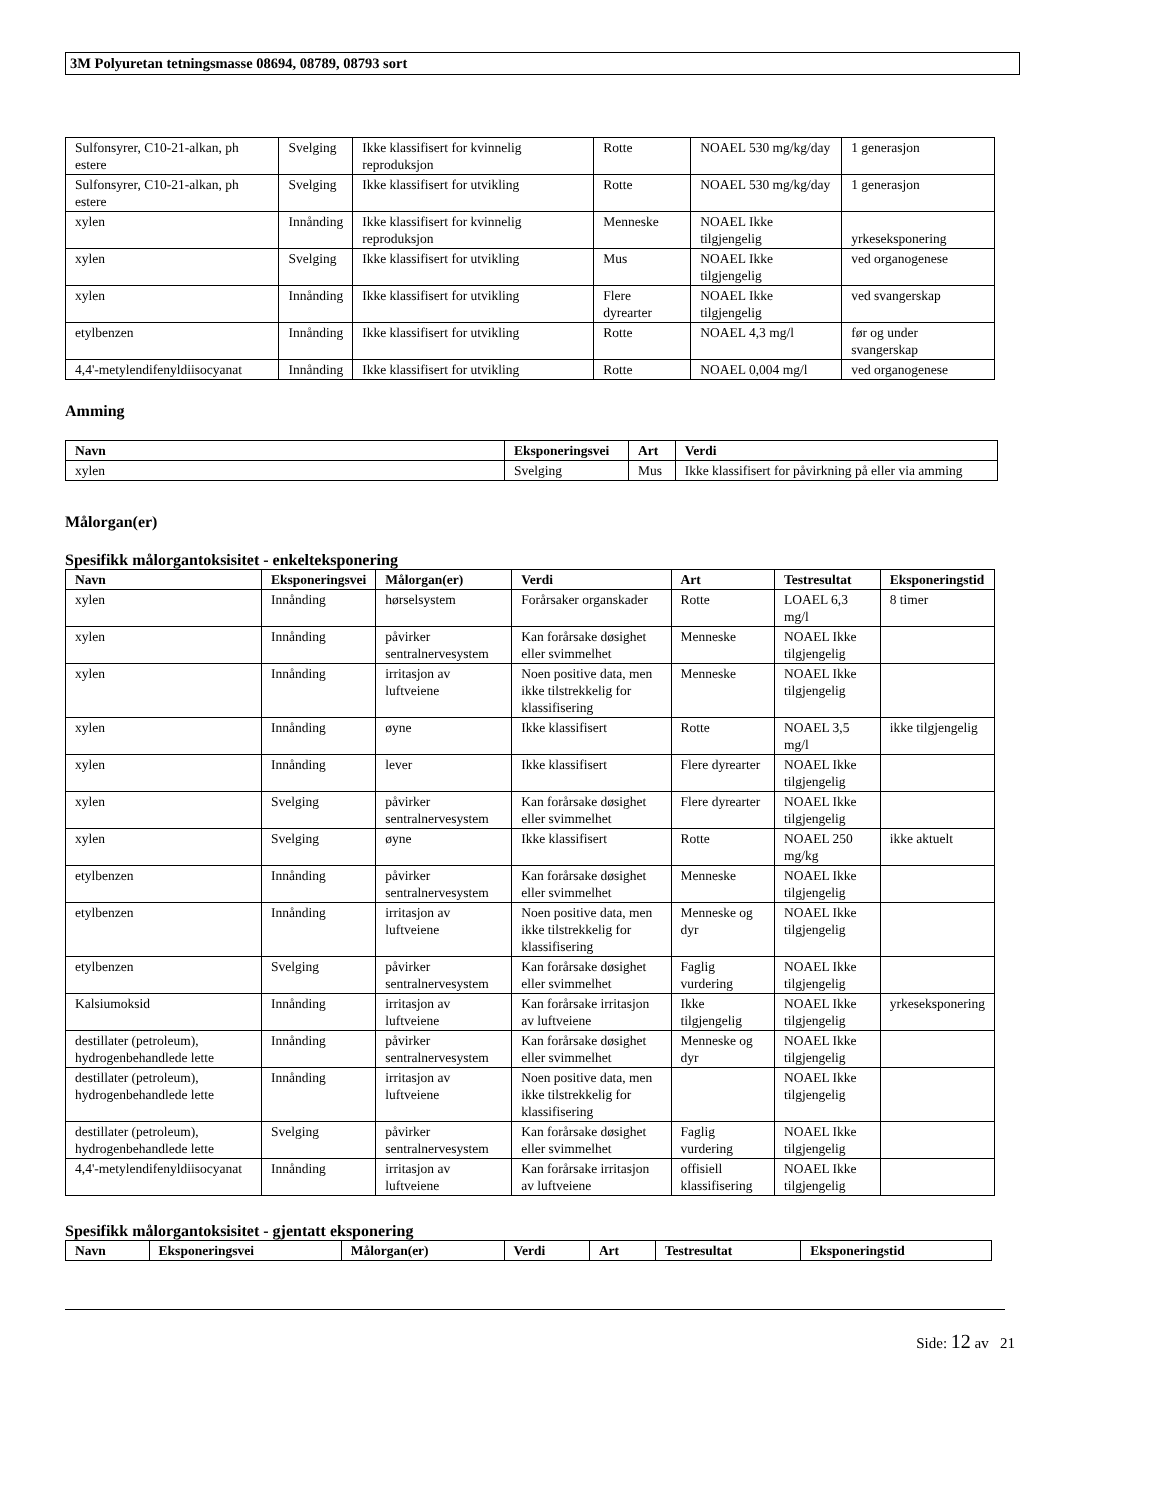3M Polyuretan tetningsmasse 08694, 08789, 08793 sort
| Sulfonsyrer, C10-21-alkan, ph estere | Svelging | Ikke klassifisert for kvinnelig reproduksjon | Rotte | NOAEL 530 mg/kg/day | 1 generasjon |
| Sulfonsyrer, C10-21-alkan, ph estere | Svelging | Ikke klassifisert for utvikling | Rotte | NOAEL 530 mg/kg/day | 1 generasjon |
| xylen | Innånding | Ikke klassifisert for kvinnelig reproduksjon | Menneske | NOAEL Ikke tilgjengelig | yrkeseksponering |
| xylen | Svelging | Ikke klassifisert for utvikling | Mus | NOAEL Ikke tilgjengelig | ved organogenese |
| xylen | Innånding | Ikke klassifisert for utvikling | Flere dyrearter | NOAEL Ikke tilgjengelig | ved svangerskap |
| etylbenzen | Innånding | Ikke klassifisert for utvikling | Rotte | NOAEL 4,3 mg/l | før og under svangerskap |
| 4,4'-metylendifenyldiisocyanat | Innånding | Ikke klassifisert for utvikling | Rotte | NOAEL 0,004 mg/l | ved organogenese |
Amming
| Navn | Eksponeringsvei | Art | Verdi |
| --- | --- | --- | --- |
| xylen | Svelging | Mus | Ikke klassifisert for påvirkning på eller via amming |
Målorgan(er)
Spesifikk målorgantoksisitet - enkelteksponering
| Navn | Eksponeringsvei | Målorgan(er) | Verdi | Art | Testresultat | Eksponeringstid |
| --- | --- | --- | --- | --- | --- | --- |
| xylen | Innånding | hørselsystem | Forårsaker organskader | Rotte | LOAEL 6,3 mg/l | 8 timer |
| xylen | Innånding | påvirker sentralnervesystem | Kan forårsake døsighet eller svimmelhet | Menneske | NOAEL Ikke tilgjengelig | |
| xylen | Innånding | irritasjon av luftveiene | Noen positive data, men ikke tilstrekkelig for klassifisering | Menneske | NOAEL Ikke tilgjengelig | |
| xylen | Innånding | øyne | Ikke klassifisert | Rotte | NOAEL 3,5 mg/l | ikke tilgjengelig |
| xylen | Innånding | lever | Ikke klassifisert | Flere dyrearter | NOAEL Ikke tilgjengelig | |
| xylen | Svelging | påvirker sentralnervesystem | Kan forårsake døsighet eller svimmelhet | Flere dyrearter | NOAEL Ikke tilgjengelig | |
| xylen | Svelging | øyne | Ikke klassifisert | Rotte | NOAEL 250 mg/kg | ikke aktuelt |
| etylbenzen | Innånding | påvirker sentralnervesystem | Kan forårsake døsighet eller svimmelhet | Menneske | NOAEL Ikke tilgjengelig | |
| etylbenzen | Innånding | irritasjon av luftveiene | Noen positive data, men ikke tilstrekkelig for klassifisering | Menneske og dyr | NOAEL Ikke tilgjengelig | |
| etylbenzen | Svelging | påvirker sentralnervesystem | Kan forårsake døsighet eller svimmelhet | Faglig vurdering | NOAEL Ikke tilgjengelig | |
| Kalsiumoksid | Innånding | irritasjon av luftveiene | Kan forårsake irritasjon av luftveiene | Ikke tilgjengelig | NOAEL Ikke tilgjengelig | yrkeseksponering |
| destillater (petroleum), hydrogenbehandlede lette | Innånding | påvirker sentralnervesystem | Kan forårsake døsighet eller svimmelhet | Menneske og dyr | NOAEL Ikke tilgjengelig | |
| destillater (petroleum), hydrogenbehandlede lette | Innånding | irritasjon av luftveiene | Noen positive data, men ikke tilstrekkelig for klassifisering | | NOAEL Ikke tilgjengelig | |
| destillater (petroleum), hydrogenbehandlede lette | Svelging | påvirker sentralnervesystem | Kan forårsake døsighet eller svimmelhet | Faglig vurdering | NOAEL Ikke tilgjengelig | |
| 4,4'-metylendifenyldiisocyanat | Innånding | irritasjon av luftveiene | Kan forårsake irritasjon av luftveiene | offisiell klassifisering | NOAEL Ikke tilgjengelig | |
Spesifikk målorgantoksisitet - gjentatt eksponering
| Navn | Eksponeringsvei | Målorgan(er) | Verdi | Art | Testresultat | Eksponeringstid |
| --- | --- | --- | --- | --- | --- | --- |
Side: 12 av 21